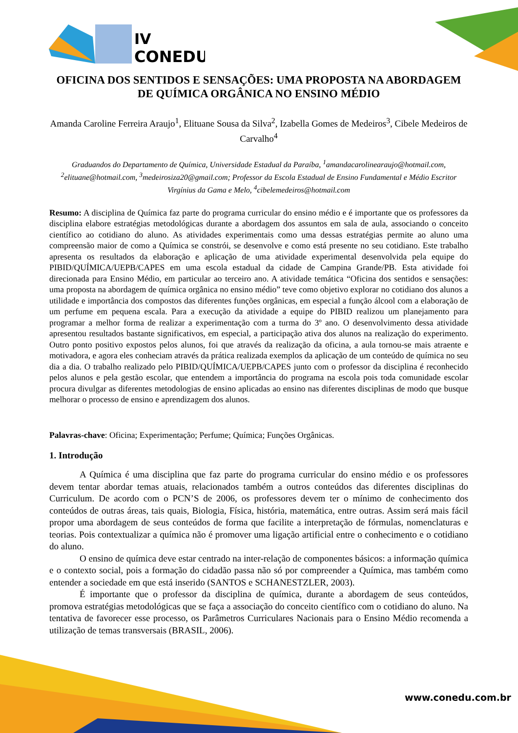IV
CONEDU
OFICINA DOS SENTIDOS E SENSAÇÕES: UMA PROPOSTA NA ABORDAGEM DE QUÍMICA ORGÂNICA NO ENSINO MÉDIO
Amanda Caroline Ferreira Araujo<sup>1</sup>, Elituane Sousa da Silva<sup>2</sup>, Izabella Gomes de Medeiros<sup>3</sup>, Cibele Medeiros de Carvalho<sup>4</sup>
Graduandos do Departamento de Química, Universidade Estadual da Paraíba, <sup>1</sup>amandacarolinearaujo@hotmail.com, <sup>2</sup>elituane@hotmail.com, <sup>3</sup>medeirosiza20@gmail.com; Professor da Escola Estadual de Ensino Fundamental e Médio Escritor Virgínius da Gama e Melo, <sup>4</sup>cibelemedeiros@hotmail.com
Resumo: A disciplina de Química faz parte do programa curricular do ensino médio e é importante que os professores da disciplina elabore estratégias metodológicas durante a abordagem dos assuntos em sala de aula, associando o conceito científico ao cotidiano do aluno. As atividades experimentais como uma dessas estratégias permite ao aluno uma compreensão maior de como a Química se constrói, se desenvolve e como está presente no seu cotidiano. Este trabalho apresenta os resultados da elaboração e aplicação de uma atividade experimental desenvolvida pela equipe do PIBID/QUÍMICA/UEPB/CAPES em uma escola estadual da cidade de Campina Grande/PB. Esta atividade foi direcionada para Ensino Médio, em particular ao terceiro ano. A atividade temática “Oficina dos sentidos e sensações: uma proposta na abordagem de química orgânica no ensino médio” teve como objetivo explorar no cotidiano dos alunos a utilidade e importância dos compostos das diferentes funções orgânicas, em especial a função álcool com a elaboração de um perfume em pequena escala. Para a execução da atividade a equipe do PIBID realizou um planejamento para programar a melhor forma de realizar a experimentação com a turma do 3º ano. O desenvolvimento dessa atividade apresentou resultados bastante significativos, em especial, a participação ativa dos alunos na realização do experimento. Outro ponto positivo expostos pelos alunos, foi que através da realização da oficina, a aula tornou-se mais atraente e motivadora, e agora eles conheciam através da prática realizada exemplos da aplicação de um conteúdo de química no seu dia a dia. O trabalho realizado pelo PIBID/QUÍMICA/UEPB/CAPES junto com o professor da disciplina é reconhecido pelos alunos e pela gestão escolar, que entendem a importância do programa na escola pois toda comunidade escolar procura divulgar as diferentes metodologias de ensino aplicadas ao ensino nas diferentes disciplinas de modo que busque melhorar o processo de ensino e aprendizagem dos alunos.
Palavras-chave: Oficina; Experimentação; Perfume; Química; Funções Orgânicas.
1. Introdução
A Química é uma disciplina que faz parte do programa curricular do ensino médio e os professores devem tentar abordar temas atuais, relacionados também a outros conteúdos das diferentes disciplinas do Curriculum. De acordo com o PCN’S de 2006, os professores devem ter o mínimo de conhecimento dos conteúdos de outras áreas, tais quais, Biologia, Física, história, matemática, entre outras. Assim será mais fácil propor uma abordagem de seus conteúdos de forma que facilite a interpretação de fórmulas, nomenclaturas e teorias. Pois contextualizar a química não é promover uma ligação artificial entre o conhecimento e o cotidiano do aluno.
O ensino de química deve estar centrado na inter-relação de componentes básicos: a informação química e o contexto social, pois a formação do cidadão passa não só por compreender a Química, mas também como entender a sociedade em que está inserido (SANTOS e SCHANESTZLER, 2003).
É importante que o professor da disciplina de química, durante a abordagem de seus conteúdos, promova estratégias metodológicas que se faça a associação do conceito científico com o cotidiano do aluno. Na tentativa de favorecer esse processo, os Parâmetros Curriculares Nacionais para o Ensino Médio recomenda a utilização de temas transversais (BRASIL, 2006).
www.conedu.com.br